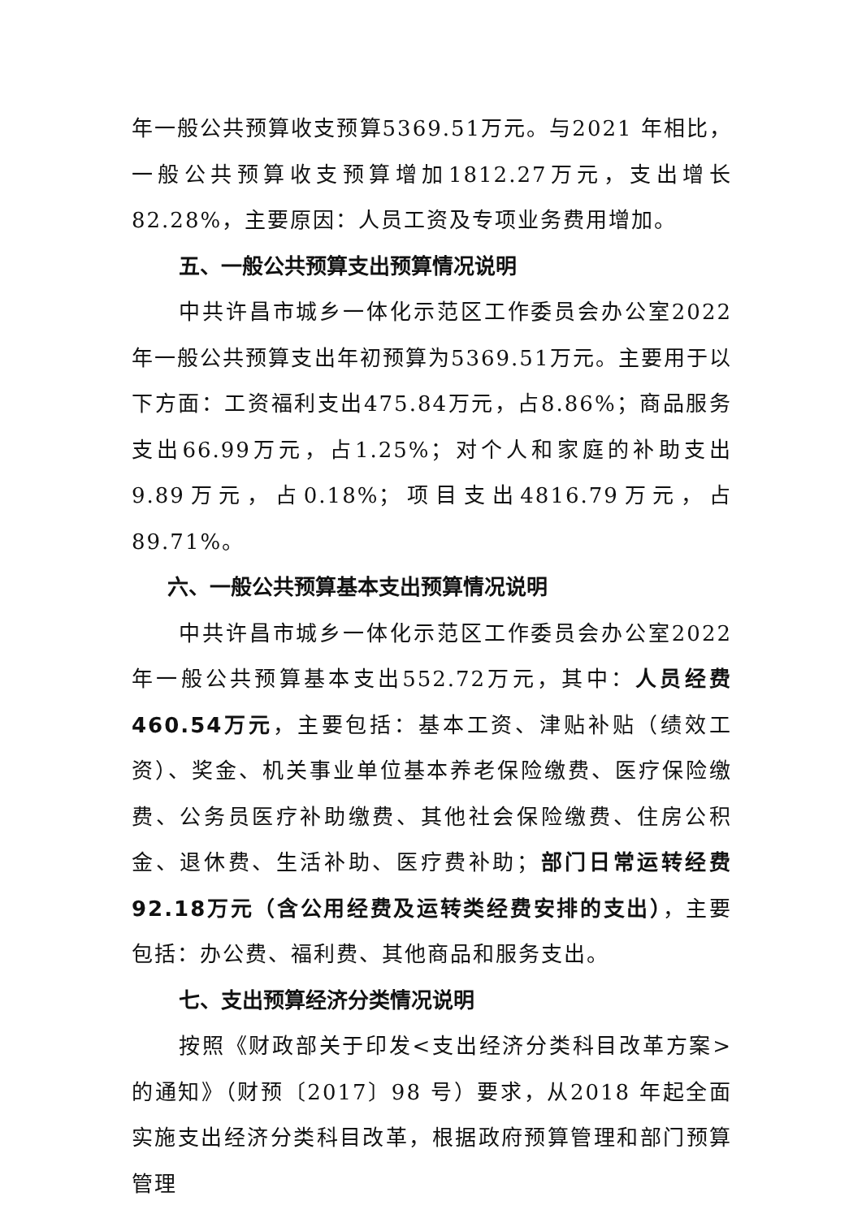年一般公共预算收支预算5369.51万元。与2021 年相比，一般公共预算收支预算增加1812.27万元，支出增长82.28%，主要原因：人员工资及专项业务费用增加。
五、一般公共预算支出预算情况说明
中共许昌市城乡一体化示范区工作委员会办公室2022年一般公共预算支出年初预算为5369.51万元。主要用于以下方面：工资福利支出475.84万元，占8.86%；商品服务支出66.99万元，占1.25%；对个人和家庭的补助支出9.89万元，占0.18%；项目支出4816.79万元，占89.71%。
六、一般公共预算基本支出预算情况说明
中共许昌市城乡一体化示范区工作委员会办公室2022年一般公共预算基本支出552.72万元，其中：人员经费460.54万元，主要包括：基本工资、津贴补贴（绩效工资）、奖金、机关事业单位基本养老保险缴费、医疗保险缴费、公务员医疗补助缴费、其他社会保险缴费、住房公积金、退休费、生活补助、医疗费补助；部门日常运转经费92.18万元（含公用经费及运转类经费安排的支出），主要包括：办公费、福利费、其他商品和服务支出。
七、支出预算经济分类情况说明
按照《财政部关于印发<支出经济分类科目改革方案>的通知》（财预〔2017〕98 号）要求，从2018 年起全面实施支出经济分类科目改革，根据政府预算管理和部门预算管理